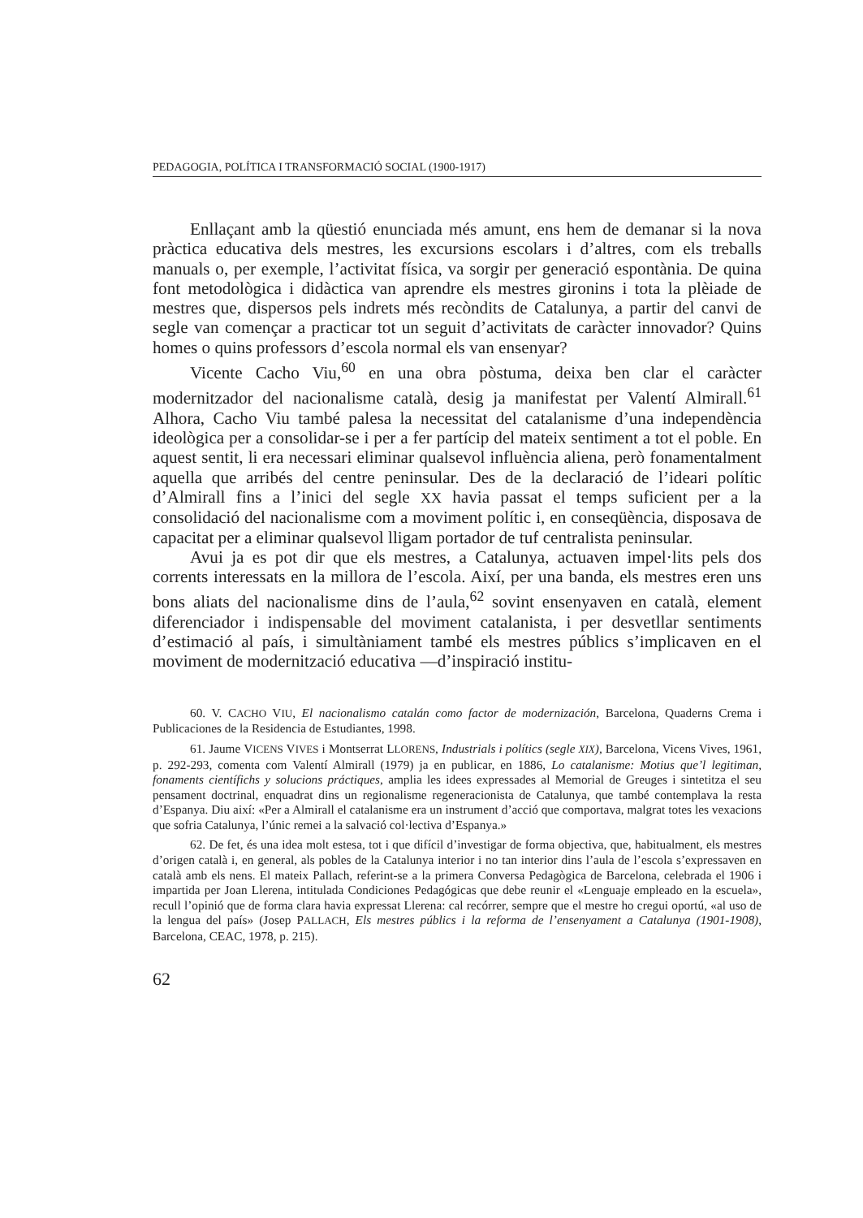PEDAGOGIA, POLÍTICA I TRANSFORMACIÓ SOCIAL (1900-1917)
Enllaçant amb la qüestió enunciada més amunt, ens hem de demanar si la nova pràctica educativa dels mestres, les excursions escolars i d’altres, com els treballs manuals o, per exemple, l’activitat física, va sorgir per generació espontània. De quina font metodològica i didàctica van aprendre els mestres gironins i tota la plèiade de mestres que, dispersos pels indrets més recòndits de Catalunya, a partir del canvi de segle van començar a practicar tot un seguit d’activitats de caràcter innovador? Quins homes o quins professors d’escola normal els van ensenyar?
Vicente Cacho Viu,<sup>60</sup> en una obra pòstuma, deixa ben clar el caràcter modernitzador del nacionalisme català, desig ja manifestat per Valentí Almirall.<sup>61</sup> Alhora, Cacho Viu també palesa la necessitat del catalanisme d’una independència ideològica per a consolidar-se i per a fer partícip del mateix sentiment a tot el poble. En aquest sentit, li era necessari eliminar qualsevol influència aliena, però fonamentalment aquella que arribés del centre peninsular. Des de la declaració de l’ideari polític d’Almirall fins a l’inici del segle XX havia passat el temps suficient per a la consolidació del nacionalisme com a moviment polític i, en conseqüència, disposava de capacitat per a eliminar qualsevol lligam portador de tuf centralista peninsular.
Avui ja es pot dir que els mestres, a Catalunya, actuaven impel·lits pels dos corrents interessats en la millora de l’escola. Així, per una banda, els mestres eren uns bons aliats del nacionalisme dins de l’aula,<sup>62</sup> sovint ensenyaven en català, element diferenciador i indispensable del moviment catalanista, i per desvetllar sentiments d’estimació al país, i simultàniament també els mestres públics s’implicaven en el moviment de modernització educativa —d’inspiració institu-
60. V. CACHO VIU, El nacionalismo catalán como factor de modernización, Barcelona, Quaderns Crema i Publicaciones de la Residencia de Estudiantes, 1998.
61. Jaume VICENS VIVES i Montserrat LLORENS, Industrials i polítics (segle XIX), Barcelona, Vicens Vives, 1961, p. 292-293, comenta com Valentí Almirall (1979) ja en publicar, en 1886, Lo catalanisme: Motius que’l legitiman, fonaments científichs y solucions práctiques, amplia les idees expressades al Memorial de Greuges i sintetitza el seu pensament doctrinal, enquadrat dins un regionalisme regeneracionista de Catalunya, que també contemplava la resta d’Espanya. Diu així: «Per a Almirall el catalanisme era un instrument d’acció que comportava, malgrat totes les vexacions que sofria Catalunya, l’únic remei a la salvació col·lectiva d’Espanya.»
62. De fet, és una idea molt estesa, tot i que difícil d’investigar de forma objectiva, que, habitualment, els mestres d’origen català i, en general, als pobles de la Catalunya interior i no tan interior dins l’aula de l’escola s’expressaven en català amb els nens. El mateix Pallach, referint-se a la primera Conversa Pedagògica de Barcelona, celebrada el 1906 i impartida per Joan Llerena, intitulada Condiciones Pedagógicas que debe reunir el «Lenguaje empleado en la escuela», recull l’opinió que de forma clara havia expressat Llerena: cal recórrer, sempre que el mestre ho cregui oportú, «al uso de la lengua del país» (Josep PALLACH, Els mestres públics i la reforma de l’ensenyament a Catalunya (1901-1908), Barcelona, CEAC, 1978, p. 215).
62